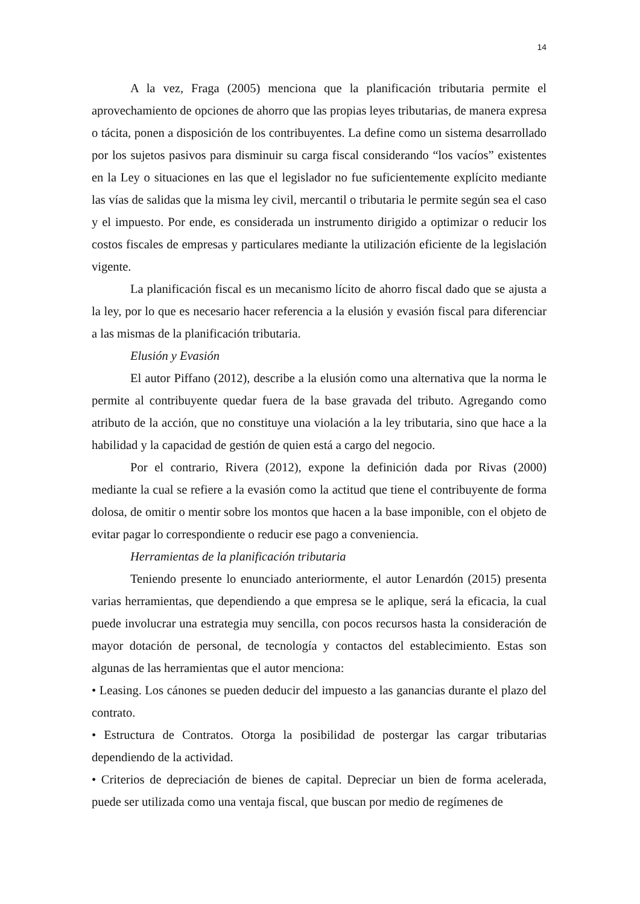14
A la vez, Fraga (2005) menciona que la planificación tributaria permite el aprovechamiento de opciones de ahorro que las propias leyes tributarias, de manera expresa o tácita, ponen a disposición de los contribuyentes. La define como un sistema desarrollado por los sujetos pasivos para disminuir su carga fiscal considerando “los vacíos” existentes en la Ley o situaciones en las que el legislador no fue suficientemente explícito mediante las vías de salidas que la misma ley civil, mercantil o tributaria le permite según sea el caso y el impuesto. Por ende, es considerada un instrumento dirigido a optimizar o reducir los costos fiscales de empresas y particulares mediante la utilización eficiente de la legislación vigente.
La planificación fiscal es un mecanismo lícito de ahorro fiscal dado que se ajusta a la ley, por lo que es necesario hacer referencia a la elusión y evasión fiscal para diferenciar a las mismas de la planificación tributaria.
Elusión y Evasión
El autor Piffano (2012), describe a la elusión como una alternativa que la norma le permite al contribuyente quedar fuera de la base gravada del tributo. Agregando como atributo de la acción, que no constituye una violación a la ley tributaria, sino que hace a la habilidad y la capacidad de gestión de quien está a cargo del negocio.
Por el contrario, Rivera (2012), expone la definición dada por Rivas (2000) mediante la cual se refiere a la evasión como la actitud que tiene el contribuyente de forma dolosa, de omitir o mentir sobre los montos que hacen a la base imponible, con el objeto de evitar pagar lo correspondiente o reducir ese pago a conveniencia.
Herramientas de la planificación tributaria
Teniendo presente lo enunciado anteriormente, el autor Lenardón (2015) presenta varias herramientas, que dependiendo a que empresa se le aplique, será la eficacia, la cual puede involucrar una estrategia muy sencilla, con pocos recursos hasta la consideración de mayor dotación de personal, de tecnología y contactos del establecimiento. Estas son algunas de las herramientas que el autor menciona:
• Leasing. Los cánones se pueden deducir del impuesto a las ganancias durante el plazo del contrato.
• Estructura de Contratos. Otorga la posibilidad de postergar las cargar tributarias dependiendo de la actividad.
• Criterios de depreciación de bienes de capital. Depreciar un bien de forma acelerada, puede ser utilizada como una ventaja fiscal, que buscan por medio de regímenes de